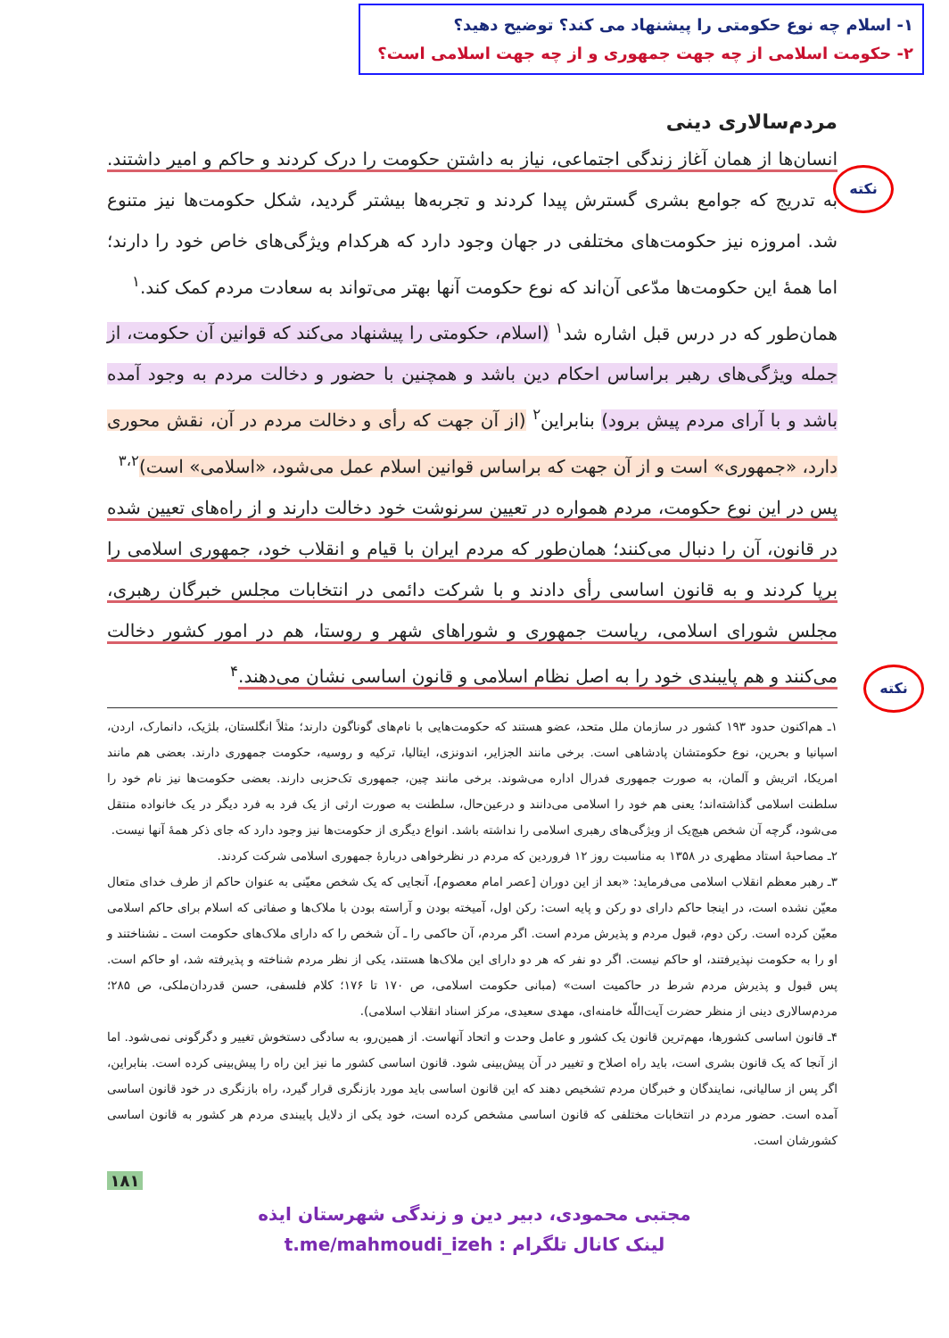۱- اسلام چه نوع حکومتی را پیشنهاد می کند؟ توضیح دهید؟
۲- حکومت اسلامی از چه جهت جمهوری و از چه جهت اسلامی است؟
نکته
نکته
مردم‌سالاری دینی
انسان‌ها از همان آغاز زندگی اجتماعی، نیاز به داشتن حکومت را درک کردند و حاکم و امیر داشتند. به تدریج که جوامع بشری گسترش پیدا کردند و تجربه‌ها بیشتر گردید، شکل حکومت‌ها نیز متنوع شد. امروزه نیز حکومت‌های مختلفی در جهان وجود دارد که هرکدام ویژگی‌های خاص خود را دارند؛ اما همهٔ این حکومت‌ها مدّعی آن‌اند که نوع حکومت آنها بهتر می‌تواند به سعادت مردم کمک کند.<sup>۱</sup>
همان‌طور که در درس قبل اشاره شد<sup>۱</sup> (اسلام، حکومتی را پیشنهاد می‌کند که قوانین آن حکومت، از جمله ویژگی‌های رهبر براساس احکام دین باشد و همچنین با حضور و دخالت مردم به وجود آمده باشد و با آرای مردم پیش برود) بنابراین<sup>۲</sup> (از آن جهت که رأی و دخالت مردم در آن، نقش محوری دارد، «جمهوری» است و از آن جهت که براساس قوانین اسلام عمل می‌شود، «اسلامی» است)<sup>۳،۲</sup>
پس در این نوع حکومت، مردم همواره در تعیین سرنوشت خود دخالت دارند و از راه‌های تعیین شده در قانون، آن را دنبال می‌کنند؛ همان‌طور که مردم ایران با قیام و انقلاب خود، جمهوری اسلامی را برپا کردند و به قانون اساسی رأی دادند و با شرکت دائمی در انتخابات مجلس خبرگان رهبری، مجلس شورای اسلامی، ریاست جمهوری و شوراهای شهر و روستا، هم در امور کشور دخالت می‌کنند و هم پایبندی خود را به اصل نظام اسلامی و قانون اساسی نشان می‌دهند.<sup>۴</sup>
۱ـ هم‌اکنون حدود ۱۹۳ کشور در سازمان ملل متحد، عضو هستند که حکومت‌هایی با نام‌های گوناگون دارند؛ مثلاً انگلستان، بلژیک، دانمارک، اردن، اسپانیا و بحرین، نوع حکومتشان پادشاهی است. برخی مانند الجزایر، اندونزی، ایتالیا، ترکیه و روسیه، حکومت جمهوری دارند. بعضی هم مانند امریکا، اتریش و آلمان، به صورت جمهوری فدرال اداره می‌شوند. برخی مانند چین، جمهوری تک‌حزبی دارند. بعضی حکومت‌ها نیز نام خود را سلطنت اسلامی گذاشته‌اند؛ یعنی هم خود را اسلامی می‌دانند و درعین‌حال، سلطنت به صورت ارثی از یک فرد به فرد دیگر در یک خانواده منتقل می‌شود، گرچه آن شخص هیچ‌یک از ویژگی‌های رهبری اسلامی را نداشته باشد. انواع دیگری از حکومت‌ها نیز وجود دارد که جای ذکر همهٔ آنها نیست.
۲ـ مصاحبهٔ استاد مطهری در ۱۳۵۸ به مناسبت روز ۱۲ فروردین که مردم در نظرخواهی دربارهٔ جمهوری اسلامی شرکت کردند.
۳ـ رهبر معظم انقلاب اسلامی می‌فرماید: «بعد از این دوران [عصر امام معصوم]، آنجایی که یک شخص معیّنی به عنوان حاکم از طرف خدای متعال معیّن نشده است، در اینجا حاکم دارای دو رکن و پایه است: رکن اول، آمیخته بودن و آراسته بودن با ملاک‌ها و صفاتی که اسلام برای حاکم اسلامی معیّن کرده است. رکن دوم، قبول مردم و پذیرش مردم است. اگر مردم، آن حاکمی را ـ آن شخص را که دارای ملاک‌های حکومت است ـ نشناختند و او را به حکومت نپذیرفتند، او حاکم نیست. اگر دو نفر که هر دو دارای این ملاک‌ها هستند، یکی از نظر مردم شناخته و پذیرفته شد، او حاکم است. پس قبول و پذیرش مردم شرط در حاکمیت است» (مبانی حکومت اسلامی، ص ۱۷۰ تا ۱۷۶؛ کلام فلسفی، حسن قدردان‌ملکی، ص ۲۸۵؛ مردم‌سالاری دینی از منظر حضرت آیت‌اللّه خامنه‌ای، مهدی سعیدی، مرکز اسناد انقلاب اسلامی).
۴ـ قانون اساسی کشورها، مهم‌ترین قانون یک کشور و عامل وحدت و اتحاد آنهاست. از همین‌رو، به سادگی دستخوش تغییر و دگرگونی نمی‌شود. اما از آنجا که یک قانون بشری است، باید راه اصلاح و تغییر در آن پیش‌بینی شود. قانون اساسی کشور ما نیز این راه را پیش‌بینی کرده است. بنابراین، اگر پس از سالیانی، نمایندگان و خبرگان مردم تشخیص دهند که این قانون اساسی باید مورد بازنگری قرار گیرد، راه بازنگری در خود قانون اساسی آمده است. حضور مردم در انتخابات مختلفی که قانون اساسی مشخص کرده است، خود یکی از دلایل پایبندی مردم هر کشور به قانون اساسی کشورشان است.
۱۸۱
مجتبی محمودی، دبیر دین و زندگی شهرستان ایذه
لینک کانال تلگرام : t.me/mahmoudi_izeh